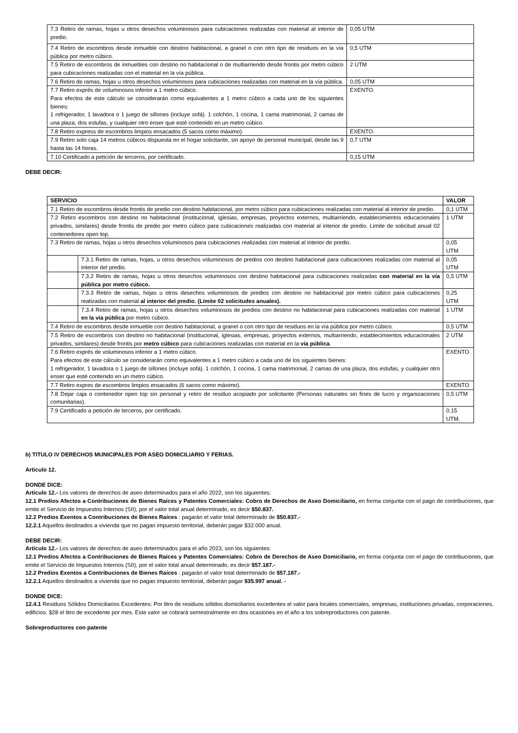| 7.3 Retiro de ramas, hojas u otros desechos voluminosos para cubicaciones realizadas con material al interior de predio. | 0,05 UTM |
| 7.4 Retiro de escombros desde inmueble con destino habitacional, a granel o con otro tipo de residuos en la vía pública por metro cúbico. | 0,5 UTM |
| 7.5 Retiro de escombros de inmuebles con destino no habitacional o de multiarriendo desde frontis por metro cúbico para cubicaciones realizadas con el material en la vía pública. | 2 UTM |
| 7.6 Retiro de ramas, hojas u otros desechos voluminosos para cubicaciones realizadas con material en la vía pública. | 0,05 UTM |
| 7.7 Retiro exprés de voluminosos inferior a 1 metro cúbico. Para efectos de este cálculo se considerarán como equivalentes a 1 metro cúbico a cada uno de los siguientes bienes: 1 refrigerador, 1 lavadora o 1 juego de sillones (incluye sofá). 1 colchón, 1 cocina, 1 cama matrimonial, 2 camas de una plaza, dos estufas, y cualquier otro enser que esté contenido en un metro cúbico. | EXENTO. |
| 7.8 Retiro express de escombros limpios ensacados (5 sacos como máximo). | EXENTO. |
| 7.9 Retiro solo caja 14 metros cúbicos dispuesta en el hogar solicitante, sin apoyo de personal municipal, desde las 9 hasta las 14 horas. | 0,7 UTM |
| 7.10 Certificado a petición de terceros, por certificado. | 0,15 UTM |
DEBE DECIR:
| SERVICIO | | VALOR |
| --- | --- | --- |
| 7.1 Retiro de escombros desde frontis de predio con destino habitacional, por metro cúbico para cubicaciones realizadas con material al interior de predio. | | 0,1 UTM |
| 7.2 Retiro escombros con destino no habitacional (institucional, iglesias, empresas, proyectos externos, multiarriendo, establecimientos educacionales privados, similares) desde frontis de predio por metro cúbico para cubicaciones realizadas con material al interior de predio. Limite de solicitud anual 02 contenedores open top. | | 1 UTM |
| 7.3 Retiro de ramas, hojas u otros desechos voluminosos para cubicaciones realizadas con material al interior de predio. | | 0,05 UTM |
| | 7.3.1 Retiro de ramas, hojas, u otros desechos voluminosos de predios con destino habitacional para cubicaciones realizadas con material al interior del predio. | 0,05 UTM |
| | 7.3.2 Retiro de ramas, hojas u otros desechos voluminosos con destino habitacional para cubicaciones realizadas con material en la vía pública por metro cúbico. | 0,5 UTM |
| | 7.3.3 Retiro de ramas, hojas u otros desechos voluminosos de predios con destino no habitacional por metro cúbico para cubicaciones realizadas con material al interior del predio. (Límite 02 solicitudes anuales). | 0,25 UTM |
| | 7.3.4 Retiro de ramas, hojas u otros desechos voluminosos de predios con destino no habitacional para cubicaciones realizadas con material en la vía pública por metro cúbico. | 1 UTM |
| 7.4 Retiro de escombros desde inmueble con destino habitacional, a granel o con otro tipo de residuos en la vía pública por metro cúbico. | | 0,5 UTM |
| 7.5 Retiro de escombros con destino no habitacional (institucional, iglesias, empresas, proyectos externos, multiarriendo, establecimientos educacionales privados, similares) desde frontis por metro cúbico para cubicaciones realizadas con material en la vía pública . | | 2 UTM |
| 7.6 Retiro exprés de voluminosos inferior a 1 metro cúbico. Para efectos de este cálculo se considerarán como equivalentes a 1 metro cúbico a cada uno de los siguientes bienes: 1 refrigerador, 1 lavadora o 1 juego de sillones (incluye sofá). 1 colchón, 1 cocina, 1 cama matrimonial, 2 camas de una plaza, dos estufas, y cualquier otro enser que esté contenido en un metro cúbico. | | EXENTO |
| 7.7 Retiro expres de escombros limpios ensacados (6 sacos como máximo). | | EXENTO |
| 7.8 Dejar caja o contenedor open top sin personal y retiro de residuo acopiado por solicitante (Personas naturales sin fines de lucro y organizaciones comunitarias). | | 0,5 UTM |
| 7.9 Certificado a petición de terceros, por certificado. | | 0,15 UTM. |
b) TITULO IV DERECHOS MUNICIPALES POR ASEO DOMICILIARIO Y FERIAS.
Artículo 12.
DONDE DICE:
Artículo 12.- Los valores de derechos de aseo determinados para el año 2022, son los siguientes:
12.1 Predios Afectos a Contribuciones de Bienes Raíces y Patentes Comerciales: Cobro de Derechos de Aseo Domiciliario, en forma conjunta con el pago de contribuciones, que emite el Servicio de Impuestos Internos (SII), por el valor total anual determinado, es decir $50.837.
12.2 Predios Exentos a Contribuciones de Bienes Raíces : pagarán el valor total determinado de $50.837.-
12.2.1 Aquellos destinados a vivienda que no pagan impuesto territorial, deberán pagar $32.000 anual.
DEBE DECIR:
Artículo 12.- Los valores de derechos de aseo determinados para el año 2023, son los siguientes:
12.1 Predios Afectos a Contribuciones de Bienes Raíces y Patentes Comerciales: Cobro de Derechos de Aseo Domiciliario, en forma conjunta con el pago de contribuciones, que emite el Servicio de Impuestos Internos (SII), por el valor total anual determinado, es decir $57.187.-
12.2 Predios Exentos a Contribuciones de Bienes Raíces : pagarán el valor total determinado de $57.187.-
12.2.1 Aquellos destinados a vivienda que no pagan impuesto territorial, deberán pagar $35.997 anual. -
DONDE DICE:
12.4.1 Residuos Sólidos Domiciliarios Excedentes: Por litro de residuos sólidos domiciliarios excedentes el valor para locales comerciales, empresas, instituciones privadas, corporaciones, edificios: $28 el litro de excedente por mes. Este valor se cobrará semestralmente en dos ocasiones en el año a los sobreproductores con patente.
Sobreproductores con patente